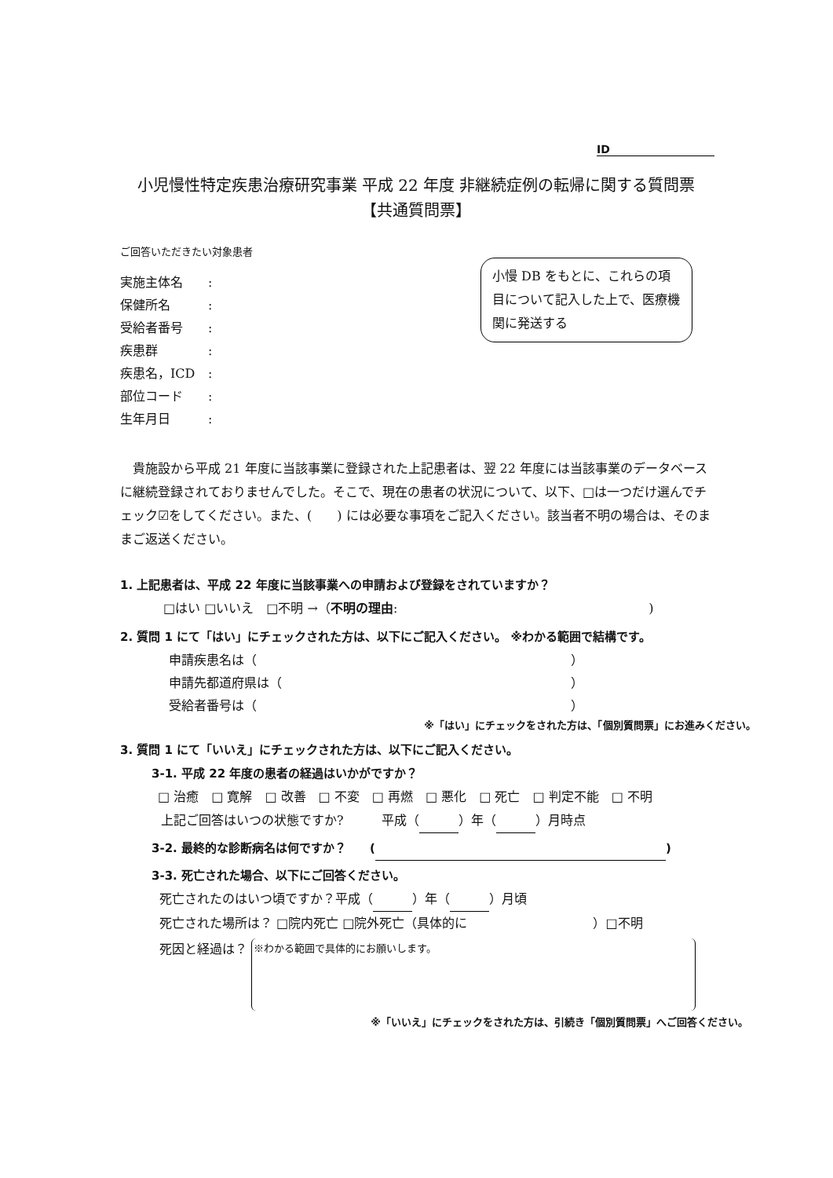ID
小児慢性特定疾患治療研究事業 平成 22 年度 非継続症例の転帰に関する質問票
【共通質問票】
ご回答いただきたい対象患者
小慢 DB をもとに、これらの項目について記入した上で、医療機関に発送する
実施主体名:
保健所名:
受給者番号:
疾患群:
疾患名，ICD:
部位コード:
生年月日:
　貴施設から平成 21 年度に当該事業に登録された上記患者は、翌 22 年度には当該事業のデータベースに継続登録されておりませんでした。そこで、現在の患者の状況について、以下、□は一つだけ選んでチェック☑をしてください。また、(　　) には必要な事項をご記入ください。該当者不明の場合は、そのままご返送ください。
1. 上記患者は、平成 22 年度に当該事業への申請および登録をされていますか？
□はい □いいえ　□不明 →（不明の理由:　　　　　　　　　　　　　　　　　　　　)
2. 質問 1 にて「はい」にチェックされた方は、以下にご記入ください。 ※わかる範囲で結構です。
申請疾患名は（　　　　　　　　　　　　　　　　　　　　　　　　　）
申請先都道府県は（　　　　　　　　　　　　　　　　　　　　　　　）
受給者番号は（　　　　　　　　　　　　　　　　　　　　　　　　　）
※「はい」にチェックをされた方は、「個別質問票」にお進みください。
3. 質問 1 にて「いいえ」にチェックされた方は、以下にご記入ください。
3-1. 平成 22 年度の患者の経過はいかがですか？
□ 治癒　□ 寛解　□ 改善　□ 不変　□ 再燃　□ 悪化　□ 死亡　□ 判定不能　□ 不明
上記ご回答はいつの状態ですか?　　　平成（ ）年（ ）月時点
3-2. 最終的な診断病名は何ですか？　　( )
3-3. 死亡された場合、以下にご回答ください。
死亡されたのはいつ頃ですか？平成（ ）年（ ）月頃
死亡された場所は？ □院内死亡 □院外死亡（具体的に　　　　　　　　　　）□不明
死因と経過は？ ※わかる範囲で具体的にお願いします。
※「いいえ」にチェックをされた方は、引続き「個別質問票」へご回答ください。